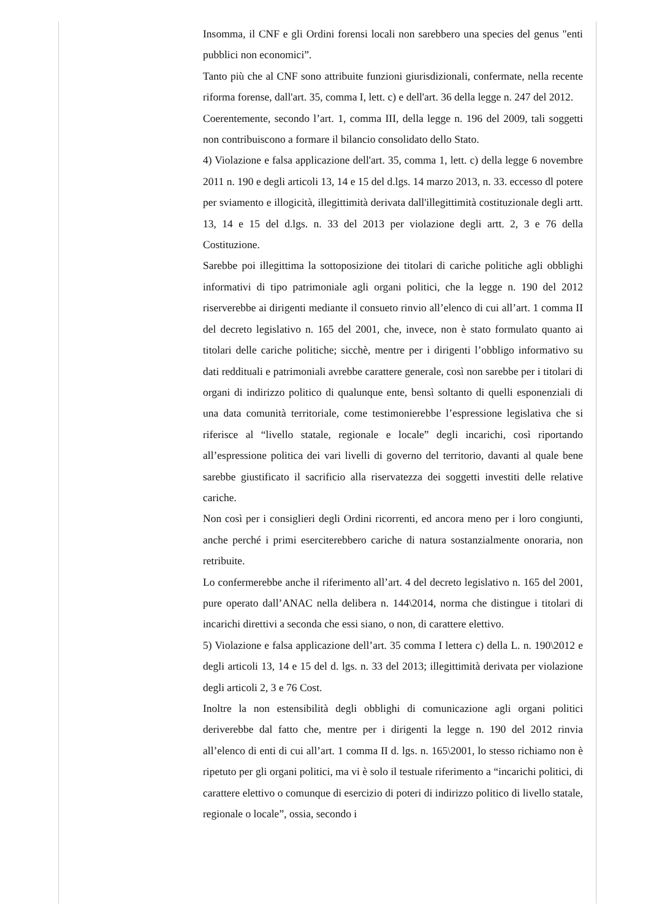Insomma, il CNF e gli Ordini forensi locali non sarebbero una species del genus "enti pubblici non economici”.
Tanto più che al CNF sono attribuite funzioni giurisdizionali, confermate, nella recente riforma forense, dall'art. 35, comma I, lett. c) e dell'art. 36 della legge n. 247 del 2012.
Coerentemente, secondo l’art. 1, comma III, della legge n. 196 del 2009, tali soggetti non contribuiscono a formare il bilancio consolidato dello Stato.
4) Violazione e falsa applicazione dell'art. 35, comma 1, lett. c) della legge 6 novembre 2011 n. 190 e degli articoli 13, 14 e 15 del d.lgs. 14 marzo 2013, n. 33. eccesso dl potere per sviamento e illogicità, illegittimità derivata dall'illegittimità costituzionale degli artt. 13, 14 e 15 del d.lgs. n. 33 del 2013 per violazione degli artt. 2, 3 e 76 della Costituzione.
Sarebbe poi illegittima la sottoposizione dei titolari di cariche politiche agli obblighi informativi di tipo patrimoniale agli organi politici, che la legge n. 190 del 2012 riserverebbe ai dirigenti mediante il consueto rinvio all’elenco di cui all’art. 1 comma II del decreto legislativo n. 165 del 2001, che, invece, non è stato formulato quanto ai titolari delle cariche politiche; sicchè, mentre per i dirigenti l’obbligo informativo su dati reddituali e patrimoniali avrebbe carattere generale, così non sarebbe per i titolari di organi di indirizzo politico di qualunque ente, bensì soltanto di quelli esponenziali di una data comunità territoriale, come testimonierebbe l’espressione legislativa che si riferisce al “livello statale, regionale e locale” degli incarichi, così riportando all’espressione politica dei vari livelli di governo del territorio, davanti al quale bene sarebbe giustificato il sacrificio alla riservatezza dei soggetti investiti delle relative cariche.
Non così per i consiglieri degli Ordini ricorrenti, ed ancora meno per i loro congiunti, anche perché i primi eserciterebbero cariche di natura sostanzialmente onoraria, non retribuite.
Lo confermerebbe anche il riferimento all’art. 4 del decreto legislativo n. 165 del 2001, pure operato dall’ANAC nella delibera n. 144\2014, norma che distingue i titolari di incarichi direttivi a seconda che essi siano, o non, di carattere elettivo.
5) Violazione e falsa applicazione dell’art. 35 comma I lettera c) della L. n. 190\2012 e degli articoli 13, 14 e 15 del d. lgs. n. 33 del 2013; illegittimità derivata per violazione degli articoli 2, 3 e 76 Cost.
Inoltre la non estensibilità degli obblighi di comunicazione agli organi politici deriverebbe dal fatto che, mentre per i dirigenti la legge n. 190 del 2012 rinvia all’elenco di enti di cui all’art. 1 comma II d. lgs. n. 165\2001, lo stesso richiamo non è ripetuto per gli organi politici, ma vi è solo il testuale riferimento a “incarichi politici, di carattere elettivo o comunque di esercizio di poteri di indirizzo politico di livello statale, regionale o locale”, ossia, secondo i